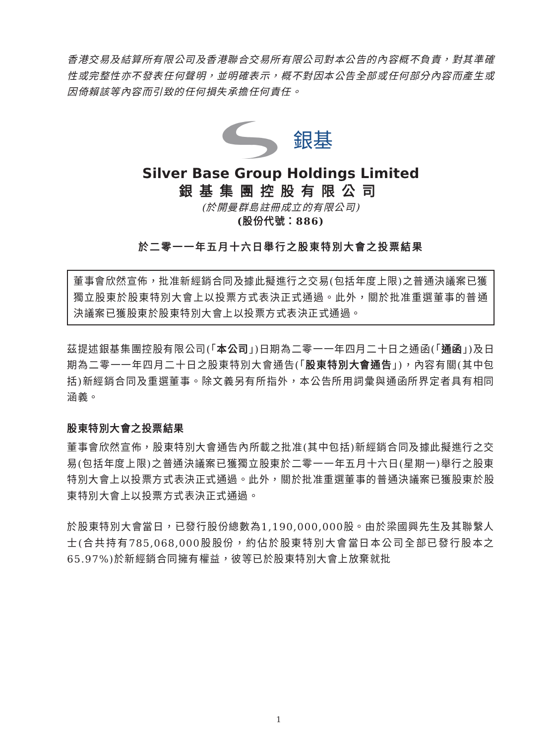香港交易及結算所有限公司及香港聯合交易所有限公司對本公告的內容概不負責，對其準確性或完整性亦不發表任何聲明，並明確表示，概不對因本公告全部或任何部分內容而產生或因倚賴該等內容而引致的任何損失承擔任何責任。
銀基
Silver Base Group Holdings Limited
銀基集團控股有限公司
(於開曼群島註冊成立的有限公司)
(股份代號：886)
於二零一一年五月十六日舉行之股東特別大會之投票結果
董事會欣然宣佈，批准新經銷合同及據此擬進行之交易(包括年度上限)之普通決議案已獲獨立股東於股東特別大會上以投票方式表決正式通過。此外，關於批准重選董事的普通決議案已獲股東於股東特別大會上以投票方式表決正式通過。
茲提述銀基集團控股有限公司(「本公司」)日期為二零一一年四月二十日之通函(「通函」)及日期為二零一一年四月二十日之股東特別大會通告(「股東特別大會通告」)，內容有關(其中包括)新經銷合同及重選董事。除文義另有所指外，本公告所用詞彙與通函所界定者具有相同涵義。
股東特別大會之投票結果
董事會欣然宣佈，股東特別大會通告內所載之批准(其中包括)新經銷合同及據此擬進行之交易(包括年度上限)之普通決議案已獲獨立股東於二零一一年五月十六日(星期一)舉行之股東特別大會上以投票方式表決正式通過。此外，關於批准重選董事的普通決議案已獲股東於股東特別大會上以投票方式表決正式通過。
於股東特別大會當日，已發行股份總數為1,190,000,000股。由於梁國興先生及其聯繫人士(合共持有785,068,000股股份，約佔於股東特別大會當日本公司全部已發行股本之65.97%)於新經銷合同擁有權益，彼等已於股東特別大會上放棄就批
1